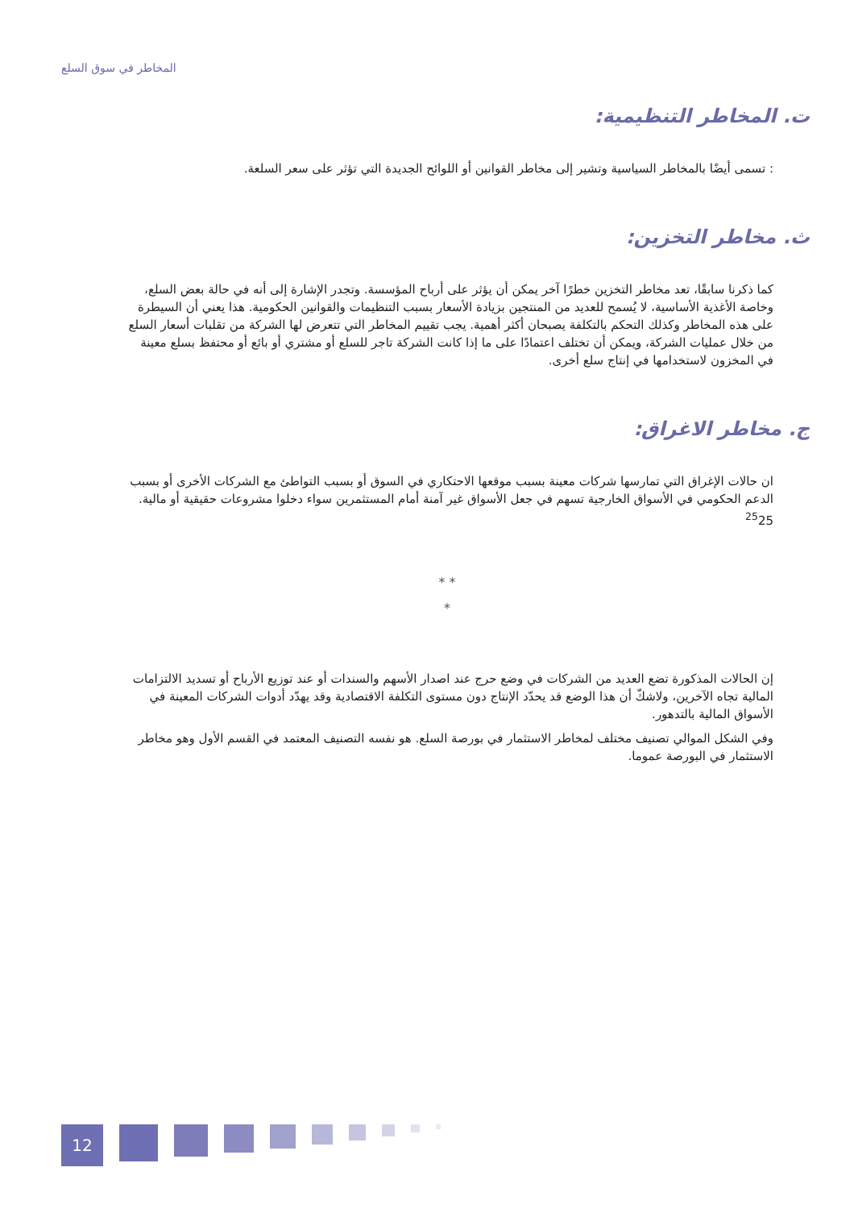المخاطر في سوق السلع
ت. المخاطر التنظيمية:
: تسمى أيضًا بالمخاطر السياسية وتشير إلى مخاطر القوانين أو اللوائح الجديدة التي تؤثر على سعر السلعة.
ث. مخاطر التخزين:
كما ذكرنا سابقًا، تعد مخاطر التخزين خطرًا آخر يمكن أن يؤثر على أرباح المؤسسة. وتجدر الإشارة إلى أنه في حالة بعض السلع، وخاصة الأغذية الأساسية، لا يُسمح للعديد من المنتجين بزيادة الأسعار بسبب التنظيمات والقوانين الحكومية. هذا يعني أن السيطرة على هذه المخاطر وكذلك التحكم بالتكلفة يصبحان أكثر أهمية. يجب تقييم المخاطر التي تتعرض لها الشركة من تقلبات أسعار السلع من خلال عمليات الشركة، ويمكن أن تختلف اعتمادًا على ما إذا كانت الشركة تاجر للسلع أو مشتري أو بائع أو محتفظ بسلع معينة في المخزون لاستخدامها في إنتاج سلع أخرى.
ج. مخاطر الاغراق:
ان حالات الإغراق التي تمارسها شركات معينة بسبب موقعها الاحتكاري في السوق أو بسبب التواطئ مع الشركات الأخرى أو بسبب الدعم الحكومي في الأسواق الخارجية تسهم في جعل الأسواق غير آمنة أمام المستثمرين سواء دخلوا مشروعات حقيقية أو مالية. <sup>25</sup>25
* *
*
إن الحالات المذكورة تضع العديد من الشركات في وضع حرج عند اصدار الأسهم والسندات أو عند توزيع الأرباح أو تسديد الالتزامات المالية تجاه الآخرين، ولاشكّ أن هذا الوضع قد يحدّد الإنتاج دون مستوى التكلفة الاقتصادية وقد يهدّد أدوات الشركات المعينة في الأسواق المالية بالتدهور.
وفي الشكل الموالي تصنيف مختلف لمخاطر الاستثمار في بورصة السلع. هو نفسه التصنيف المعتمد في القسم الأول وهو مخاطر الاستثمار في البورصة عموما.
12